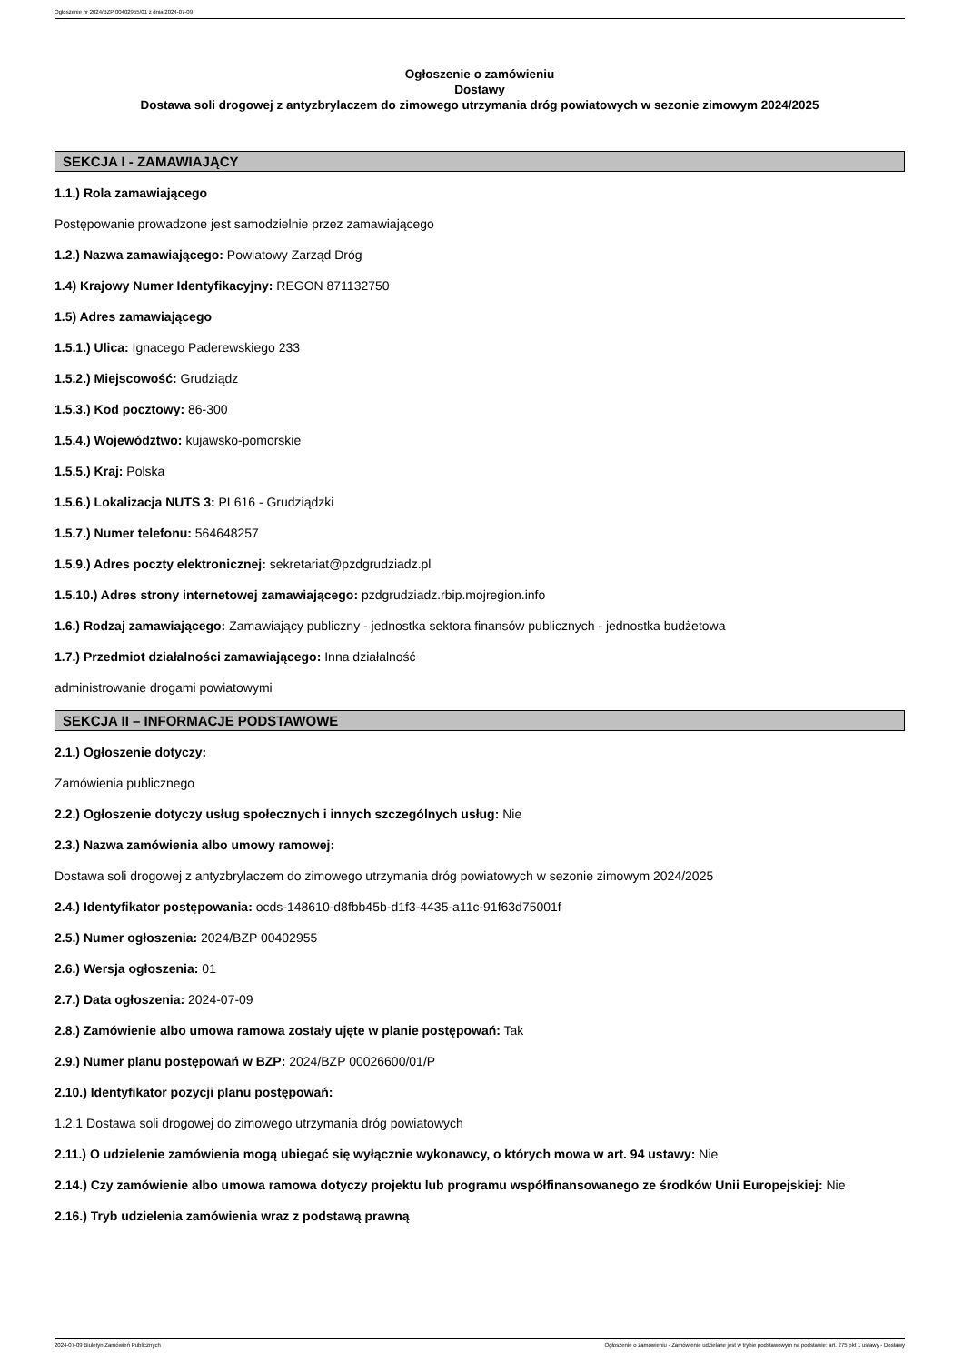Ogłoszenie nr 2024/BZP 00402955/01 z dnia 2024-07-09
Ogłoszenie o zamówieniu
Dostawy
Dostawa soli drogowej z antyzbrylaczem do zimowego utrzymania dróg powiatowych w sezonie zimowym 2024/2025
SEKCJA I - ZAMAWIAJĄCY
1.1.) Rola zamawiającego
Postępowanie prowadzone jest samodzielnie przez zamawiającego
1.2.) Nazwa zamawiającego: Powiatowy Zarząd Dróg
1.4) Krajowy Numer Identyfikacyjny: REGON 871132750
1.5) Adres zamawiającego
1.5.1.) Ulica: Ignacego Paderewskiego 233
1.5.2.) Miejscowość: Grudziądz
1.5.3.) Kod pocztowy: 86-300
1.5.4.) Województwo: kujawsko-pomorskie
1.5.5.) Kraj: Polska
1.5.6.) Lokalizacja NUTS 3: PL616 - Grudziądzki
1.5.7.) Numer telefonu: 564648257
1.5.9.) Adres poczty elektronicznej: sekretariat@pzdgrudziadz.pl
1.5.10.) Adres strony internetowej zamawiającego: pzdgrudziadz.rbip.mojregion.info
1.6.) Rodzaj zamawiającego: Zamawiający publiczny - jednostka sektora finansów publicznych - jednostka budżetowa
1.7.) Przedmiot działalności zamawiającego: Inna działalność
administrowanie drogami powiatowymi
SEKCJA II – INFORMACJE PODSTAWOWE
2.1.) Ogłoszenie dotyczy:
Zamówienia publicznego
2.2.) Ogłoszenie dotyczy usług społecznych i innych szczególnych usług: Nie
2.3.) Nazwa zamówienia albo umowy ramowej:
Dostawa soli drogowej z antyzbrylaczem do zimowego utrzymania dróg powiatowych w sezonie zimowym 2024/2025
2.4.) Identyfikator postępowania: ocds-148610-d8fbb45b-d1f3-4435-a11c-91f63d75001f
2.5.) Numer ogłoszenia: 2024/BZP 00402955
2.6.) Wersja ogłoszenia: 01
2.7.) Data ogłoszenia: 2024-07-09
2.8.) Zamówienie albo umowa ramowa zostały ujęte w planie postępowań: Tak
2.9.) Numer planu postępowań w BZP: 2024/BZP 00026600/01/P
2.10.) Identyfikator pozycji planu postępowań:
1.2.1 Dostawa soli drogowej do zimowego utrzymania dróg powiatowych
2.11.) O udzielenie zamówienia mogą ubiegać się wyłącznie wykonawcy, o których mowa w art. 94 ustawy: Nie
2.14.) Czy zamówienie albo umowa ramowa dotyczy projektu lub programu współfinansowanego ze środków Unii Europejskiej: Nie
2.16.) Tryb udzielenia zamówienia wraz z podstawą prawną
2024-07-09 Biuletyn Zamówień Publicznych Ogłoszenie o zamówieniu - Zamówienie udzielane jest w trybie podstawowym na podstawie: art. 275 pkt 1 ustawy - Dostawy